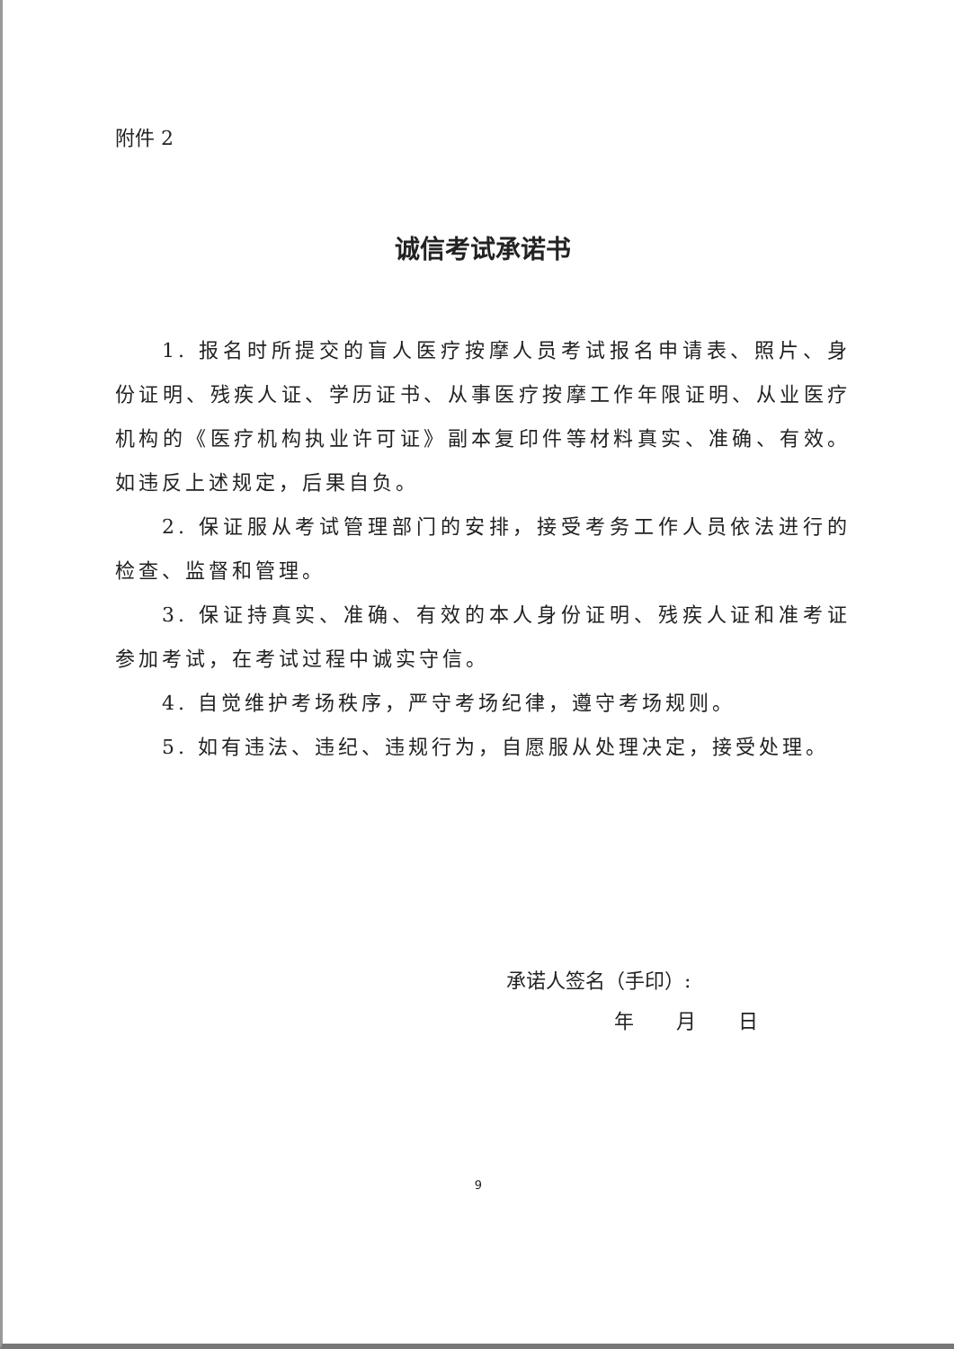附件 2
诚信考试承诺书
1. 报名时所提交的盲人医疗按摩人员考试报名申请表、照片、身份证明、残疾人证、学历证书、从事医疗按摩工作年限证明、从业医疗机构的《医疗机构执业许可证》副本复印件等材料真实、准确、有效。如违反上述规定，后果自负。
2. 保证服从考试管理部门的安排，接受考务工作人员依法进行的检查、监督和管理。
3. 保证持真实、准确、有效的本人身份证明、残疾人证和准考证参加考试，在考试过程中诚实守信。
4. 自觉维护考场秩序，严守考场纪律，遵守考场规则。
5. 如有违法、违纪、违规行为，自愿服从处理决定，接受处理。
承诺人签名（手印）:
年 月 日
9